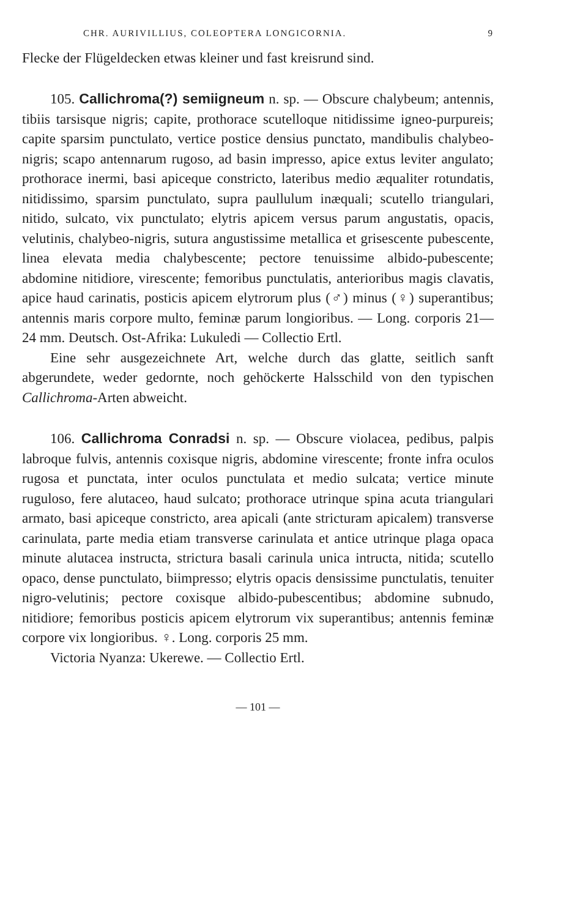CHR. AURIVILLIUS, COLEOPTERA LONGICORNIA. 9
Flecke der Flügeldecken etwas kleiner und fast kreisrund sind.
105. Callichroma(?) semiigneum n. sp. — Obscure chalybeum; antennis, tibiis tarsisque nigris; capite, prothorace scutelloque nitidissime igneo-purpureis; capite sparsim punctulato, vertice postice densius punctato, mandibulis chalybeo-nigris; scapo antennarum rugoso, ad basin impresso, apice extus leviter angulato; prothorace inermi, basi apiceque constricto, lateribus medio æqualiter rotundatis, nitidissimo, sparsim punctulato, supra paullulum inæquali; scutello triangulari, nitido, sulcato, vix punctulato; elytris apicem versus parum angustatis, opacis, velutinis, chalybeo-nigris, sutura angustissime metallica et grisescente pubescente, linea elevata media chalybescente; pectore tenuissime albido-pubescente; abdomine nitidiore, virescente; femoribus punctulatis, anterioribus magis clavatis, apice haud carinatis, posticis apicem elytrorum plus (♂) minus (♀) superantibus; antennis maris corpore multo, feminæ parum longioribus. — Long. corporis 21—24 mm. Deutsch. Ost-Afrika: Lukuledi — Collectio Ertl.
Eine sehr ausgezeichnete Art, welche durch das glatte, seitlich sanft abgerundete, weder gedornte, noch gehöckerte Halsschild von den typischen Callichroma-Arten abweicht.
106. Callichroma Conradsi n. sp. — Obscure violacea, pedibus, palpis labroque fulvis, antennis coxisque nigris, abdomine virescente; fronte infra oculos rugosa et punctata, inter oculos punctulata et medio sulcata; vertice minute ruguloso, fere alutaceo, haud sulcato; prothorace utrinque spina acuta triangulari armato, basi apiceque constricto, area apicali (ante stricturam apicalem) transverse carinulata, parte media etiam transverse carinulata et antice utrinque plaga opaca minute alutacea instructa, strictura basali carinula unica intructa, nitida; scutello opaco, dense punctulato, biimpresso; elytris opacis densissime punctulatis, tenuiter nigro-velutinis; pectore coxisque albido-pubescentibus; abdomine subnudo, nitidiore; femoribus posticis apicem elytrorum vix superantibus; antennis feminæ corpore vix longioribus. ♀. Long. corporis 25 mm.
Victoria Nyanza: Ukerewe. — Collectio Ertl.
— 101 —